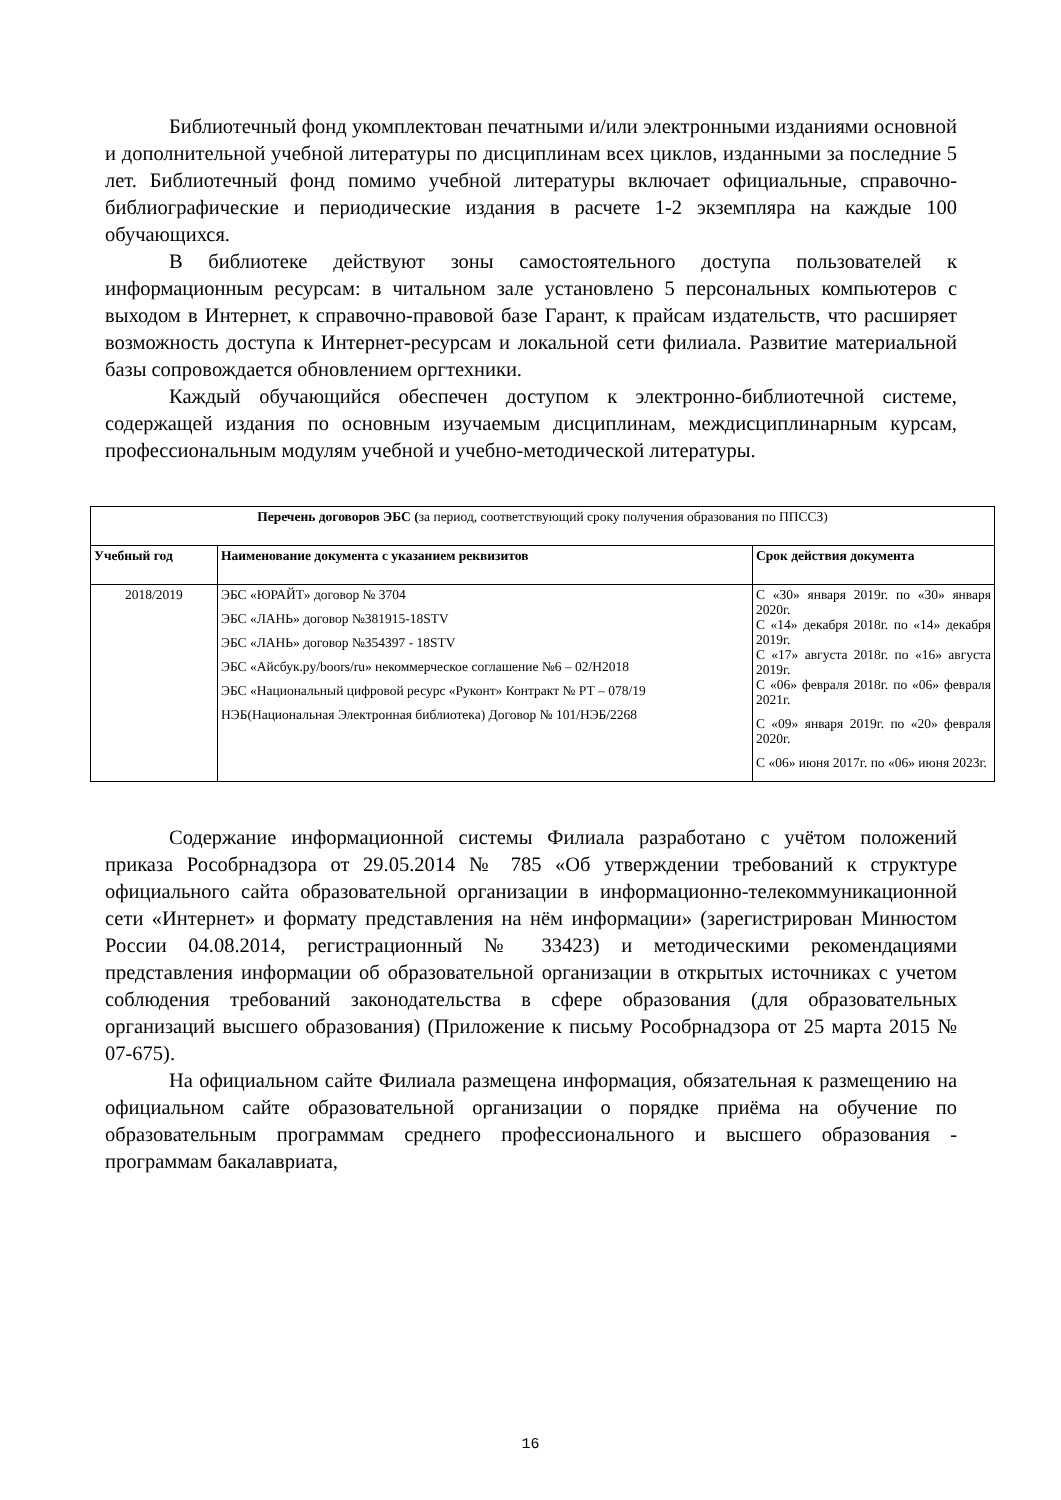Библиотечный фонд укомплектован печатными и/или электронными изданиями основной и дополнительной учебной литературы по дисциплинам всех циклов, изданными за последние 5 лет. Библиотечный фонд помимо учебной литературы включает официальные, справочно-библиографические и периодические издания в расчете 1-2 экземпляра на каждые 100 обучающихся.
В библиотеке действуют зоны самостоятельного доступа пользователей к информационным ресурсам: в читальном зале установлено 5 персональных компьютеров с выходом в Интернет, к справочно-правовой базе Гарант, к прайсам издательств, что расширяет возможность доступа к Интернет-ресурсам и локальной сети филиала. Развитие материальной базы сопровождается обновлением оргтехники.
Каждый обучающийся обеспечен доступом к электронно-библиотечной системе, содержащей издания по основным изучаемым дисциплинам, междисциплинарным курсам, профессиональным модулям учебной и учебно-методической литературы.
| Перечень договоров ЭБС ( за период, соответствующий сроку получения образования по ППССЗ) | | |
| Учебный год | Наименование документа с указанием реквизитов | Срок действия документа |
| 2018/2019 | ЭБС «ЮРАЙТ» договор № 3704 ЭБС «ЛАНЬ» договор №381915-18STV ЭБС «ЛАНЬ» договор №354397 - 18STV ЭБС «Айсбук.ру/boors/ru» некоммерческое соглашение №6 – 02/Н2018 ЭБС «Национальный цифровой ресурс «Руконт» Контракт № РТ – 078/19 НЭБ(Национальная Электронная библиотека) Договор № 101/НЭБ/2268 | С «30» января 2019г. по «30» января 2020г. С «14» декабря 2018г. по «14» декабря 2019г. С «17» августа 2018г. по «16» августа 2019г. С «06» февраля 2018г. по «06» февраля 2021г. С «09» января 2019г. по «20» февраля 2020г. С «06» июня 2017г. по «06» июня 2023г. |
Содержание информационной системы Филиала разработано с учётом положений приказа Рособрнадзора от 29.05.2014 № 785 «Об утверждении требований к структуре официального сайта образовательной организации в информационно-телекоммуникационной сети «Интернет» и формату представления на нём информации» (зарегистрирован Минюстом России 04.08.2014, регистрационный № 33423) и методическими рекомендациями представления информации об образовательной организации в открытых источниках с учетом соблюдения требований законодательства в сфере образования (для образовательных организаций высшего образования) (Приложение к письму Рособрнадзора от 25 марта 2015 № 07-675).
На официальном сайте Филиала размещена информация, обязательная к размещению на официальном сайте образовательной организации о порядке приёма на обучение по образовательным программам среднего профессионального и высшего образования - программам бакалавриата,
16